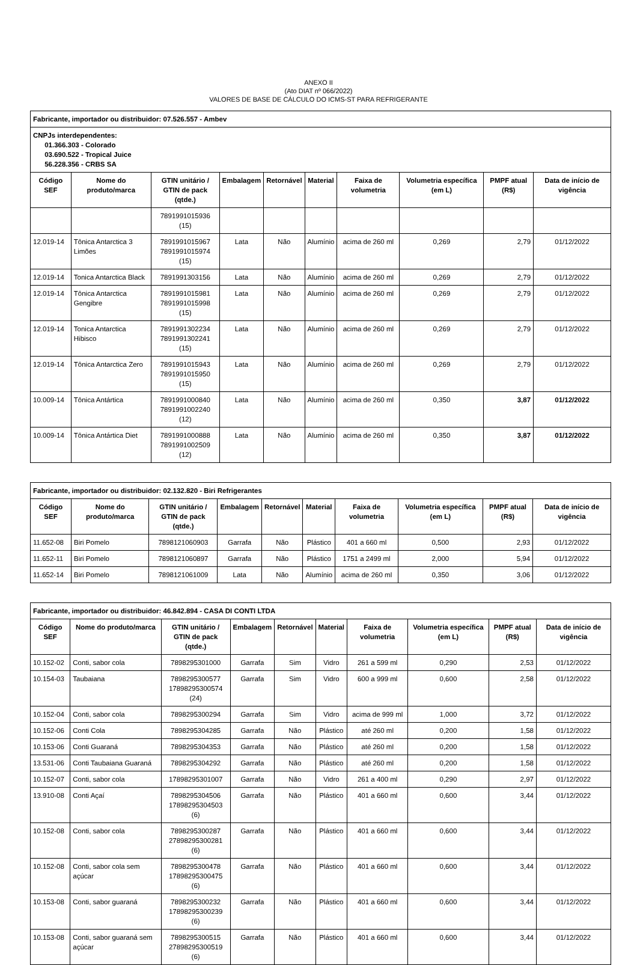ANEXO II
(Ato DIAT nº 066/2022)
VALORES DE BASE DE CÁLCULO DO ICMS-ST PARA REFRIGERANTE
| Fabricante, importador ou distribuidor: 07.526.557 - Ambev | | | | | | | | | |
| CNPJs interdependentes: 01.366.303 - Colorado 03.690.522 - Tropical Juice 56.228.356 - CRBS SA | | | | | | | | | |
| Código SEF | Nome do produto/marca | GTIN unitário / GTIN de pack (qtde.) | Embalagem | Retornável | Material | Faixa de volumetria | Volumetria específica (em L) | PMPF atual (R$) | Data de início de vigência |
| | | 7891991015936 (15) | | | | | | | |
| 12.019-14 | Tônica Antarctica 3 Limões | 7891991015967 7891991015974 (15) | Lata | Não | Alumínio | acima de 260 ml | 0,269 | 2,79 | 01/12/2022 |
| 12.019-14 | Tonica Antarctica Black | 7891991303156 | Lata | Não | Alumínio | acima de 260 ml | 0,269 | 2,79 | 01/12/2022 |
| 12.019-14 | Tônica Antarctica Gengibre | 7891991015981 7891991015998 (15) | Lata | Não | Alumínio | acima de 260 ml | 0,269 | 2,79 | 01/12/2022 |
| 12.019-14 | Tonica Antarctica Hibisco | 7891991302234 7891991302241 (15) | Lata | Não | Alumínio | acima de 260 ml | 0,269 | 2,79 | 01/12/2022 |
| 12.019-14 | Tônica Antarctica Zero | 7891991015943 7891991015950 (15) | Lata | Não | Alumínio | acima de 260 ml | 0,269 | 2,79 | 01/12/2022 |
| 10.009-14 | Tônica Antártica | 7891991000840 7891991002240 (12) | Lata | Não | Alumínio | acima de 260 ml | 0,350 | 3,87 | 01/12/2022 |
| 10.009-14 | Tônica Antártica Diet | 7891991000888 7891991002509 (12) | Lata | Não | Alumínio | acima de 260 ml | 0,350 | 3,87 | 01/12/2022 |
| Fabricante, importador ou distribuidor: 02.132.820 - Biri Refrigerantes | | | | | | | | | |
| Código SEF | Nome do produto/marca | GTIN unitário / GTIN de pack (qtde.) | Embalagem | Retornável | Material | Faixa de volumetria | Volumetria específica (em L) | PMPF atual (R$) | Data de início de vigência |
| 11.652-08 | Biri Pomelo | 7898121060903 | Garrafa | Não | Plástico | 401 a 660 ml | 0,500 | 2,93 | 01/12/2022 |
| 11.652-11 | Biri Pomelo | 7898121060897 | Garrafa | Não | Plástico | 1751 a 2499 ml | 2,000 | 5,94 | 01/12/2022 |
| 11.652-14 | Biri Pomelo | 7898121061009 | Lata | Não | Alumínio | acima de 260 ml | 0,350 | 3,06 | 01/12/2022 |
| Fabricante, importador ou distribuidor: 46.842.894 - CASA DI CONTI LTDA | | | | | | | | | |
| Código SEF | Nome do produto/marca | GTIN unitário / GTIN de pack (qtde.) | Embalagem | Retornável | Material | Faixa de volumetria | Volumetria específica (em L) | PMPF atual (R$) | Data de início de vigência |
| 10.152-02 | Conti, sabor cola | 7898295301000 | Garrafa | Sim | Vidro | 261 a 599 ml | 0,290 | 2,53 | 01/12/2022 |
| 10.154-03 | Taubaiana | 7898295300577 17898295300574 (24) | Garrafa | Sim | Vidro | 600 a 999 ml | 0,600 | 2,58 | 01/12/2022 |
| 10.152-04 | Conti, sabor cola | 7898295300294 | Garrafa | Sim | Vidro | acima de 999 ml | 1,000 | 3,72 | 01/12/2022 |
| 10.152-06 | Conti Cola | 7898295304285 | Garrafa | Não | Plástico | até 260 ml | 0,200 | 1,58 | 01/12/2022 |
| 10.153-06 | Conti Guaraná | 7898295304353 | Garrafa | Não | Plástico | até 260 ml | 0,200 | 1,58 | 01/12/2022 |
| 13.531-06 | Conti Taubaiana Guaraná | 7898295304292 | Garrafa | Não | Plástico | até 260 ml | 0,200 | 1,58 | 01/12/2022 |
| 10.152-07 | Conti, sabor cola | 17898295301007 | Garrafa | Não | Vidro | 261 a 400 ml | 0,290 | 2,97 | 01/12/2022 |
| 13.910-08 | Conti Açaí | 7898295304506 17898295304503 (6) | Garrafa | Não | Plástico | 401 a 660 ml | 0,600 | 3,44 | 01/12/2022 |
| 10.152-08 | Conti, sabor cola | 7898295300287 27898295300281 (6) | Garrafa | Não | Plástico | 401 a 660 ml | 0,600 | 3,44 | 01/12/2022 |
| 10.152-08 | Conti, sabor cola sem açúcar | 7898295300478 17898295300475 (6) | Garrafa | Não | Plástico | 401 a 660 ml | 0,600 | 3,44 | 01/12/2022 |
| 10.153-08 | Conti, sabor guaraná | 7898295300232 17898295300239 (6) | Garrafa | Não | Plástico | 401 a 660 ml | 0,600 | 3,44 | 01/12/2022 |
| 10.153-08 | Conti, sabor guaraná sem açúcar | 7898295300515 27898295300519 (6) | Garrafa | Não | Plástico | 401 a 660 ml | 0,600 | 3,44 | 01/12/2022 |